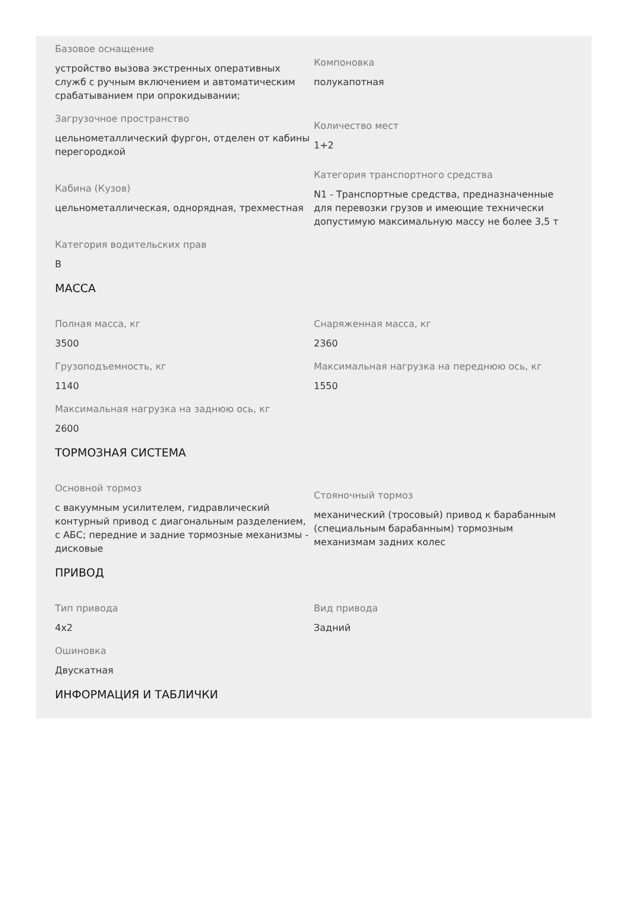Базовое оснащение
устройство вызова экстренных оперативных служб с ручным включением и автоматическим срабатыванием при опрокидывании;
Компоновка
полукапотная
Загрузочное пространство
цельнометаллический фургон, отделен от кабины перегородкой
Количество мест
1+2
Кабина (Кузов)
цельнометаллическая, однорядная, трехместная
Категория транспортного средства
N1 - Транспортные средства, предназначенные для перевозки грузов и имеющие технически допустимую максимальную массу не более 3,5 т
Категория водительских прав
B
МАССА
Полная масса, кг
3500
Снаряженная масса, кг
2360
Грузоподъемность, кг
1140
Максимальная нагрузка на переднюю ось, кг
1550
Максимальная нагрузка на заднюю ось, кг
2600
ТОРМОЗНАЯ СИСТЕМА
Основной тормоз
с вакуумным усилителем, гидравлический контурный привод с диагональным разделением, с АБС; передние и задние тормозные механизмы - дисковые
Стояночный тормоз
механический (тросовый) привод к барабанным (специальным барабанным) тормозным механизмам задних колес
ПРИВОД
Тип привода
4x2
Вид привода
Задний
Ошиновка
Двускатная
ИНФОРМАЦИЯ И ТАБЛИЧКИ